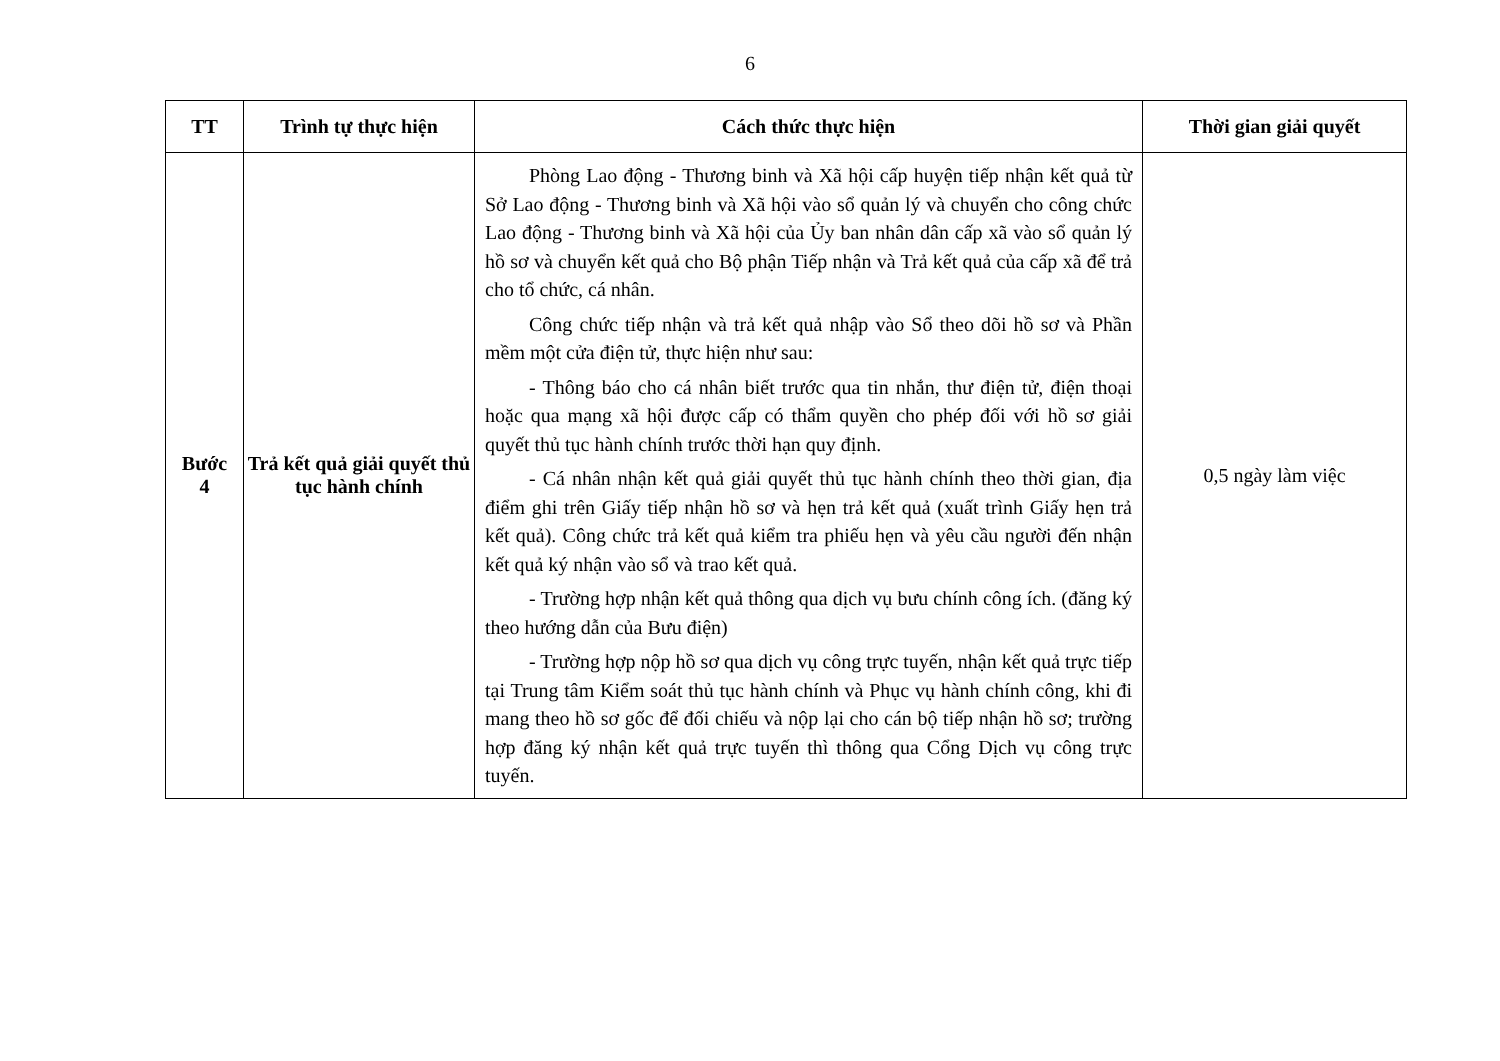6
| TT | Trình tự thực hiện | Cách thức thực hiện | Thời gian giải quyết |
| --- | --- | --- | --- |
| Bước 4 | Trả kết quả giải quyết thủ tục hành chính | Phòng Lao động - Thương binh và Xã hội cấp huyện tiếp nhận kết quả từ Sở Lao động - Thương binh và Xã hội vào sổ quản lý và chuyển cho công chức Lao động - Thương binh và Xã hội của Ủy ban nhân dân cấp xã vào sổ quản lý hồ sơ và chuyển kết quả cho Bộ phận Tiếp nhận và Trả kết quả của cấp xã để trả cho tổ chức, cá nhân. Công chức tiếp nhận và trả kết quả nhập vào Sổ theo dõi hồ sơ và Phần mềm một cửa điện tử, thực hiện như sau: - Thông báo cho cá nhân biết trước qua tin nhắn, thư điện tử, điện thoại hoặc qua mạng xã hội được cấp có thẩm quyền cho phép đối với hồ sơ giải quyết thủ tục hành chính trước thời hạn quy định. - Cá nhân nhận kết quả giải quyết thủ tục hành chính theo thời gian, địa điểm ghi trên Giấy tiếp nhận hồ sơ và hẹn trả kết quả (xuất trình Giấy hẹn trả kết quả). Công chức trả kết quả kiểm tra phiếu hẹn và yêu cầu người đến nhận kết quả ký nhận vào sổ và trao kết quả. - Trường hợp nhận kết quả thông qua dịch vụ bưu chính công ích. (đăng ký theo hướng dẫn của Bưu điện) - Trường hợp nộp hồ sơ qua dịch vụ công trực tuyến, nhận kết quả trực tiếp tại Trung tâm Kiểm soát thủ tục hành chính và Phục vụ hành chính công, khi đi mang theo hồ sơ gốc để đối chiếu và nộp lại cho cán bộ tiếp nhận hồ sơ; trường hợp đăng ký nhận kết quả trực tuyến thì thông qua Cổng Dịch vụ công trực tuyến. | 0,5 ngày làm việc |